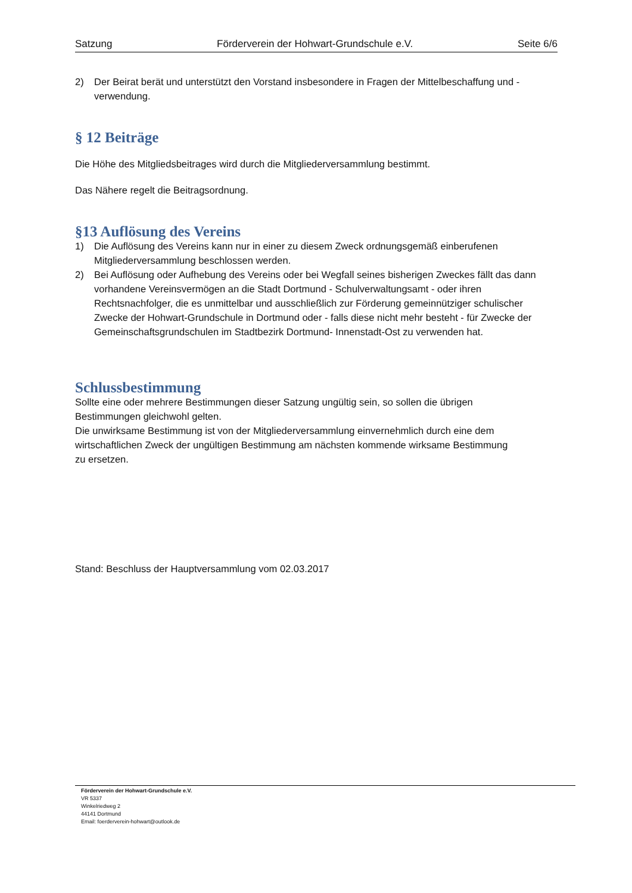Satzung Förderverein der Hohwart-Grundschule e.V. Seite 6/6
2) Der Beirat berät und unterstützt den Vorstand insbesondere in Fragen der Mittelbeschaffung und -verwendung.
§ 12 Beiträge
Die Höhe des Mitgliedsbeitrages wird durch die Mitgliederversammlung bestimmt.
Das Nähere regelt die Beitragsordnung.
§13 Auflösung des Vereins
1) Die Auflösung des Vereins kann nur in einer zu diesem Zweck ordnungsgemäß einberufenen Mitgliederversammlung beschlossen werden.
2) Bei Auflösung oder Aufhebung des Vereins oder bei Wegfall seines bisherigen Zweckes fällt das dann vorhandene Vereinsvermögen an die Stadt Dortmund - Schulverwaltungsamt - oder ihren Rechtsnachfolger, die es unmittelbar und ausschließlich zur Förderung gemeinnütziger schulischer Zwecke der Hohwart-Grundschule in Dortmund oder - falls diese nicht mehr besteht - für Zwecke der Gemeinschaftsgrundschulen im Stadtbezirk Dortmund- Innenstadt-Ost zu verwenden hat.
Schlussbestimmung
Sollte eine oder mehrere Bestimmungen dieser Satzung ungültig sein, so sollen die übrigen Bestimmungen gleichwohl gelten.
Die unwirksame Bestimmung ist von der Mitgliederversammlung einvernehmlich durch eine dem wirtschaftlichen Zweck der ungültigen Bestimmung am nächsten kommende wirksame Bestimmung zu ersetzen.
Stand: Beschluss der Hauptversammlung vom 02.03.2017
Förderverein der Hohwart-Grundschule e.V.
VR 5337
Winkelriedweg 2
44141 Dortmund
Email: foerderverein-hohwart@outlook.de